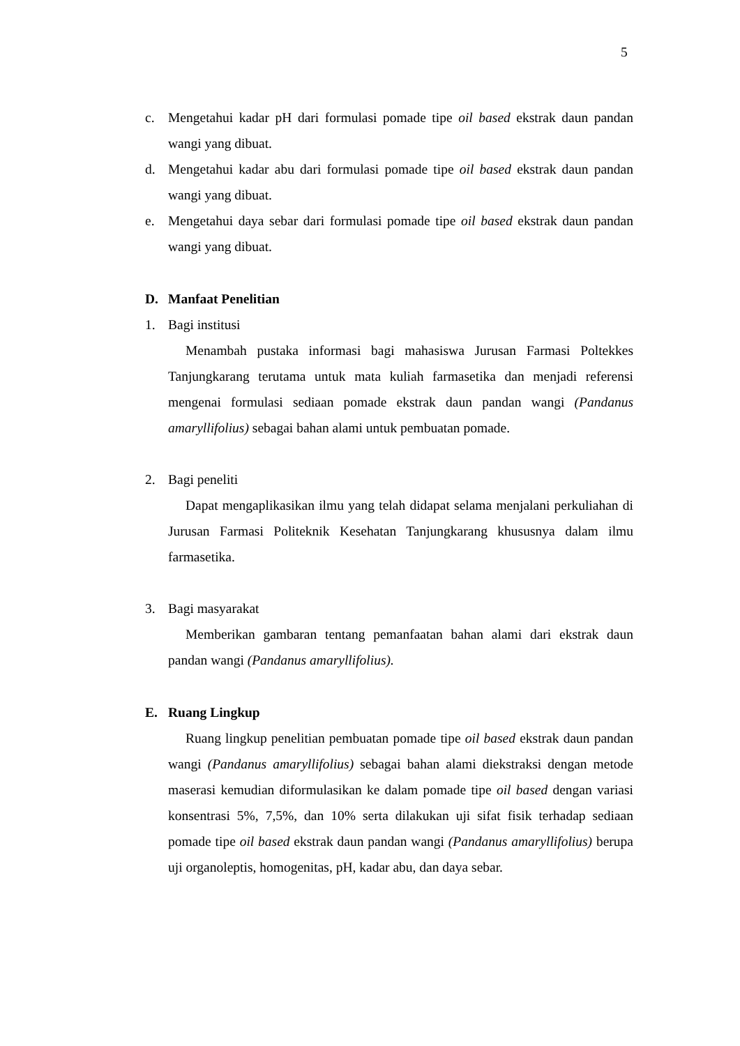5
c. Mengetahui kadar pH dari formulasi pomade tipe oil based ekstrak daun pandan wangi yang dibuat.
d. Mengetahui kadar abu dari formulasi pomade tipe oil based ekstrak daun pandan wangi yang dibuat.
e. Mengetahui daya sebar dari formulasi pomade tipe oil based ekstrak daun pandan wangi yang dibuat.
D. Manfaat Penelitian
1. Bagi institusi
Menambah pustaka informasi bagi mahasiswa Jurusan Farmasi Poltekkes Tanjungkarang terutama untuk mata kuliah farmasetika dan menjadi referensi mengenai formulasi sediaan pomade ekstrak daun pandan wangi (Pandanus amaryllifolius) sebagai bahan alami untuk pembuatan pomade.
2. Bagi peneliti
Dapat mengaplikasikan ilmu yang telah didapat selama menjalani perkuliahan di Jurusan Farmasi Politeknik Kesehatan Tanjungkarang khususnya dalam ilmu farmasetika.
3. Bagi masyarakat
Memberikan gambaran tentang pemanfaatan bahan alami dari ekstrak daun pandan wangi (Pandanus amaryllifolius).
E. Ruang Lingkup
Ruang lingkup penelitian pembuatan pomade tipe oil based ekstrak daun pandan wangi (Pandanus amaryllifolius) sebagai bahan alami diekstraksi dengan metode maserasi kemudian diformulasikan ke dalam pomade tipe oil based dengan variasi konsentrasi 5%, 7,5%, dan 10% serta dilakukan uji sifat fisik terhadap sediaan pomade tipe oil based ekstrak daun pandan wangi (Pandanus amaryllifolius) berupa uji organoleptis, homogenitas, pH, kadar abu, dan daya sebar.